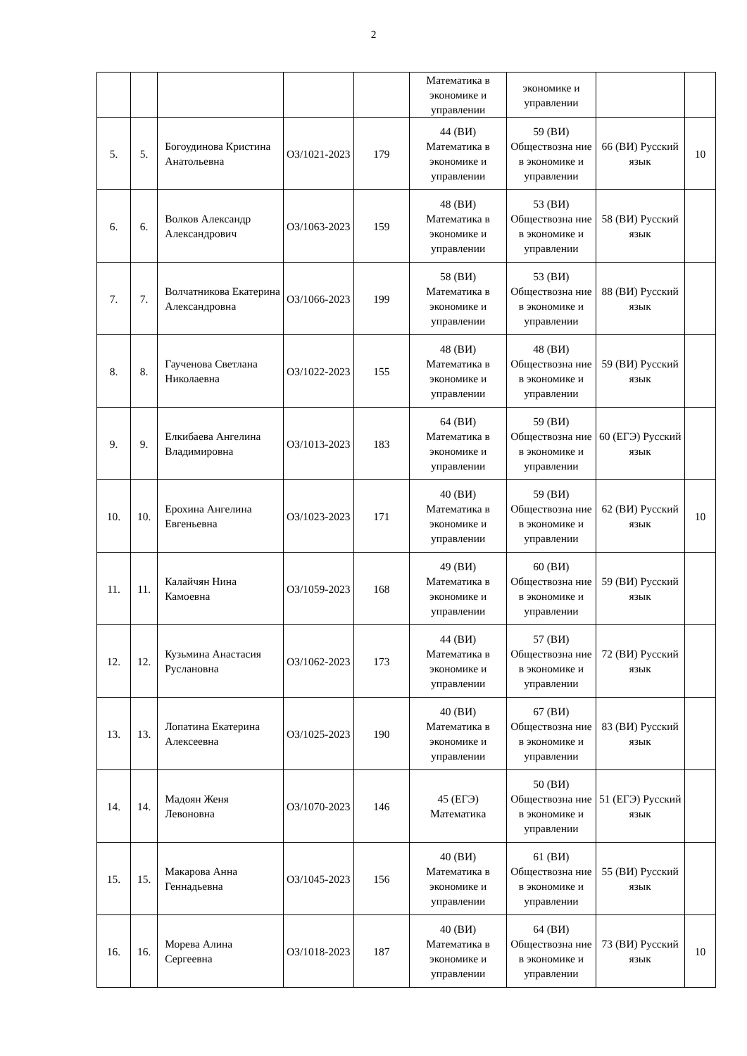2
| | | | | | Математика в экономике и управлении | экономике и управлении | | |
| 5. | 5. | Богоудинова Кристина Анатольевна | ОЗ/1021-2023 | 179 | 44 (ВИ) Математика в экономике и управлении | 59 (ВИ) Обществозна ние в экономике и управлении | 66 (ВИ) Русский язык | 10 |
| 6. | 6. | Волков Александр Александрович | ОЗ/1063-2023 | 159 | 48 (ВИ) Математика в экономике и управлении | 53 (ВИ) Обществозна ние в экономике и управлении | 58 (ВИ) Русский язык | |
| 7. | 7. | Волчатникова Екатерина Александровна | ОЗ/1066-2023 | 199 | 58 (ВИ) Математика в экономике и управлении | 53 (ВИ) Обществозна ние в экономике и управлении | 88 (ВИ) Русский язык | |
| 8. | 8. | Гаученова Светлана Николаевна | ОЗ/1022-2023 | 155 | 48 (ВИ) Математика в экономике и управлении | 48 (ВИ) Обществозна ние в экономике и управлении | 59 (ВИ) Русский язык | |
| 9. | 9. | Елкибаева Ангелина Владимировна | ОЗ/1013-2023 | 183 | 64 (ВИ) Математика в экономике и управлении | 59 (ВИ) Обществозна ние в экономике и управлении | 60 (ЕГЭ) Русский язык | |
| 10. | 10. | Ерохина Ангелина Евгеньевна | ОЗ/1023-2023 | 171 | 40 (ВИ) Математика в экономике и управлении | 59 (ВИ) Обществозна ние в экономике и управлении | 62 (ВИ) Русский язык | 10 |
| 11. | 11. | Калайчян Нина Камоевна | ОЗ/1059-2023 | 168 | 49 (ВИ) Математика в экономике и управлении | 60 (ВИ) Обществозна ние в экономике и управлении | 59 (ВИ) Русский язык | |
| 12. | 12. | Кузьмина Анастасия Руслановна | ОЗ/1062-2023 | 173 | 44 (ВИ) Математика в экономике и управлении | 57 (ВИ) Обществозна ние в экономике и управлении | 72 (ВИ) Русский язык | |
| 13. | 13. | Лопатина Екатерина Алексеевна | ОЗ/1025-2023 | 190 | 40 (ВИ) Математика в экономике и управлении | 67 (ВИ) Обществозна ние в экономике и управлении | 83 (ВИ) Русский язык | |
| 14. | 14. | Мадоян Женя Левоновна | ОЗ/1070-2023 | 146 | 45 (ЕГЭ) Математика | 50 (ВИ) Обществозна ние в экономике и управлении | 51 (ЕГЭ) Русский язык | |
| 15. | 15. | Макарова Анна Геннадьевна | ОЗ/1045-2023 | 156 | 40 (ВИ) Математика в экономике и управлении | 61 (ВИ) Обществозна ние в экономике и управлении | 55 (ВИ) Русский язык | |
| 16. | 16. | Морева Алина Сергеевна | ОЗ/1018-2023 | 187 | 40 (ВИ) Математика в экономике и управлении | 64 (ВИ) Обществозна ние в экономике и управлении | 73 (ВИ) Русский язык | 10 |